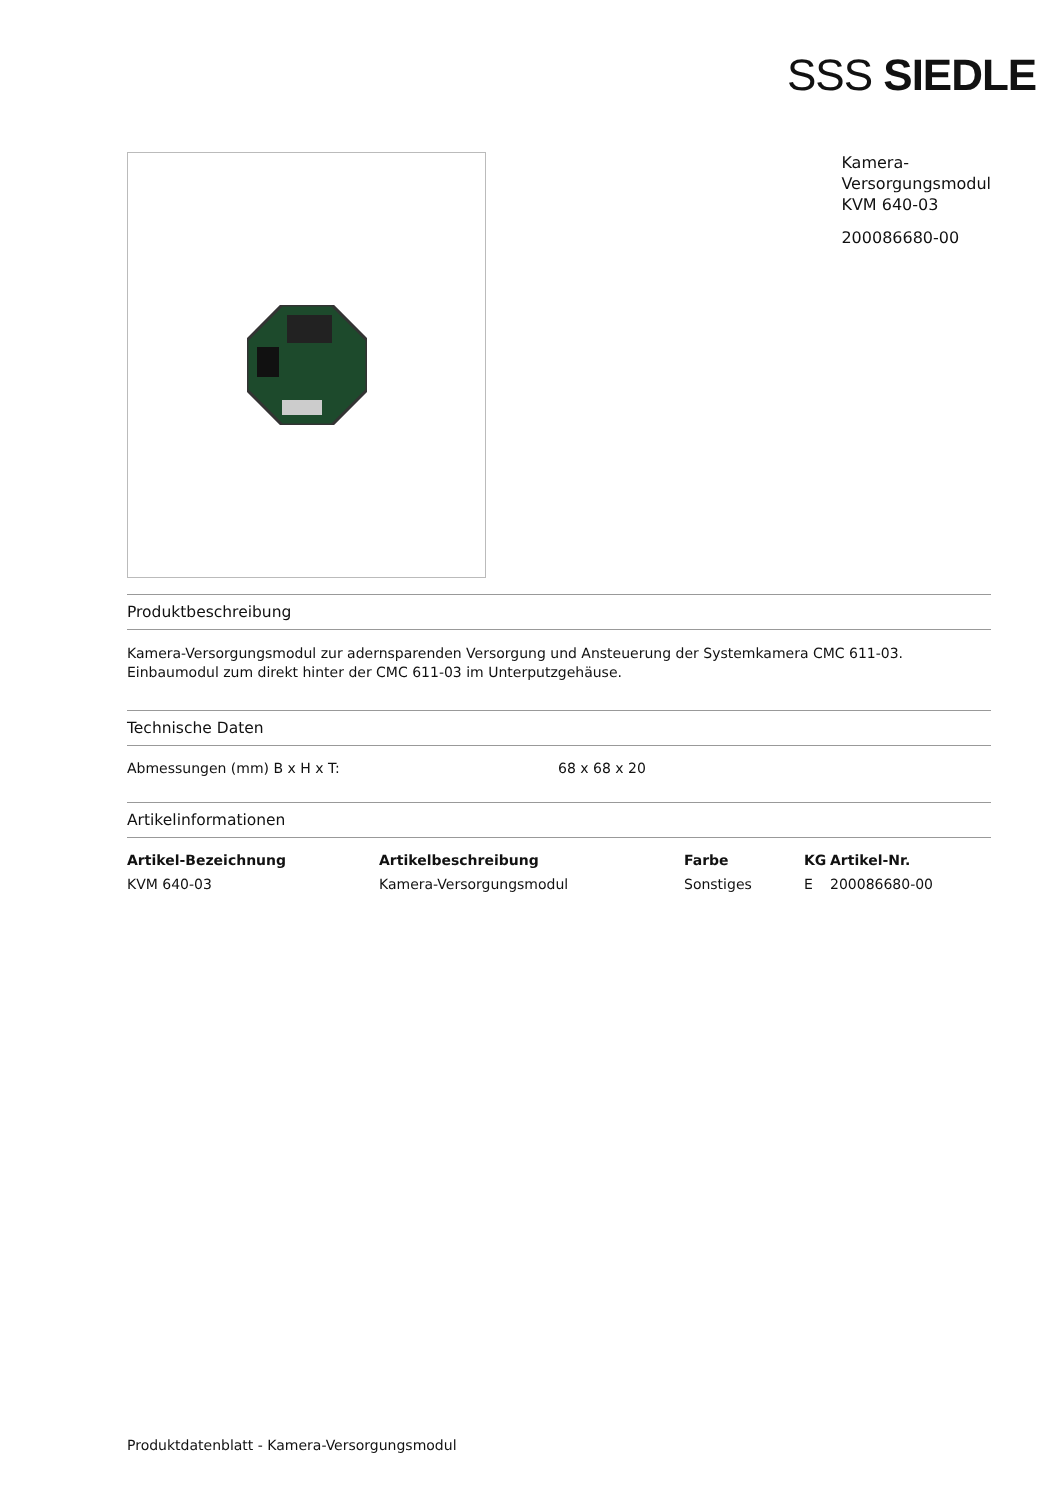SSS SIEDLE
Kamera-
Versorgungsmodul
KVM 640-03
200086680-00
Produktbeschreibung
Kamera-Versorgungsmodul zur adernsparenden Versorgung und Ansteuerung der Systemkamera CMC 611-03.
Einbaumodul zum direkt hinter der CMC 611-03 im Unterputzgehäuse.
Technische Daten
| Abmessungen (mm) B x H x T: | 68 x 68 x 20 |
Artikelinformationen
| Artikel-Bezeichnung | Artikelbeschreibung | Farbe | KG | Artikel-Nr. |
| --- | --- | --- | --- | --- |
| KVM 640-03 | Kamera-Versorgungsmodul | Sonstiges | E | 200086680-00 |
Produktdatenblatt - Kamera-Versorgungsmodul